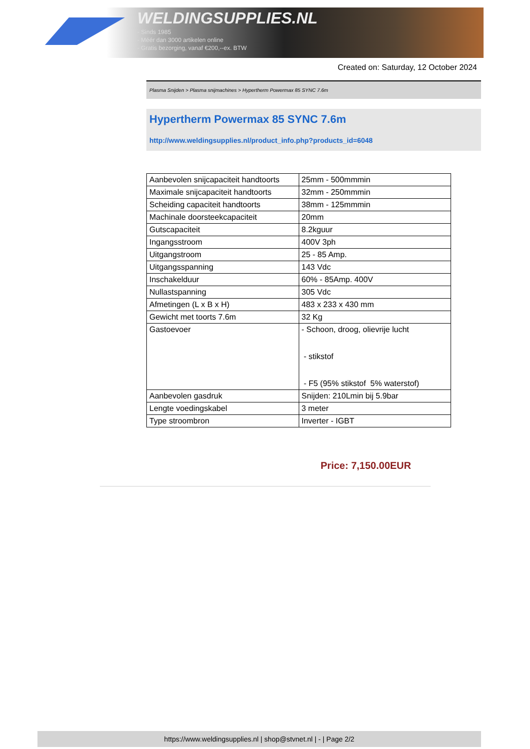WELDINGSUPPLIES.NL
- Sinds 1985
- Méér dan 3000 artikelen online
- Gratis bezorging, vanaf €200,--ex. BTW
Created on: Saturday, 12 October 2024
Plasma Snijden > Plasma snijmachines > Hypertherm Powermax 85 SYNC 7.6m
Hypertherm Powermax 85 SYNC 7.6m
http://www.weldingsupplies.nl/product_info.php?products_id=6048
| Aanbevolen snijcapaciteit handtoorts | 25mm - 500mmmin |
| Maximale snijcapaciteit handtoorts | 32mm - 250mmmin |
| Scheiding capaciteit handtoorts | 38mm - 125mmmin |
| Machinale doorsteekcapaciteit | 20mm |
| Gutscapaciteit | 8.2kguur |
| Ingangsstroom | 400V 3ph |
| Uitgangstroom | 25 - 85 Amp. |
| Uitgangsspanning | 143 Vdc |
| Inschakelduur | 60% - 85Amp. 400V |
| Nullastspanning | 305 Vdc |
| Afmetingen (L x B x H) | 483 x 233 x 430 mm |
| Gewicht met toorts 7.6m | 32 Kg |
| Gastoevoer | - Schoon, droog, olievrije lucht - stikstof - F5 (95% stikstof 5% waterstof) |
| Aanbevolen gasdruk | Snijden: 210Lmin bij 5.9bar |
| Lengte voedingskabel | 3 meter |
| Type stroombron | Inverter - IGBT |
Price: 7,150.00EUR
https://www.weldingsupplies.nl | shop@stvnet.nl | - | Page 2/2